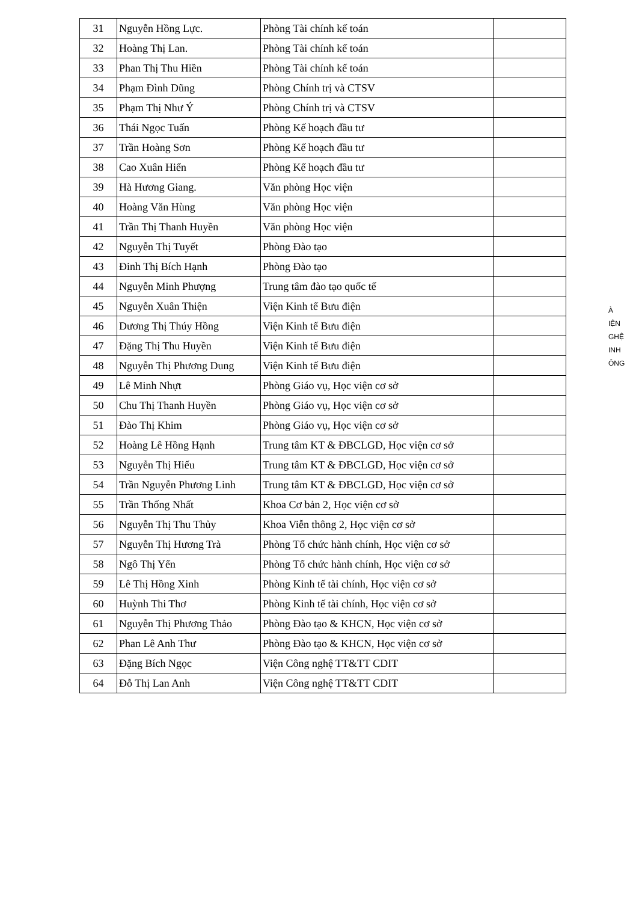| 31 | Nguyễn Hồng Lực. | Phòng Tài chính kế toán | |
| 32 | Hoàng Thị Lan. | Phòng Tài chính kế toán | |
| 33 | Phan Thị Thu Hiền | Phòng Tài chính kế toán | |
| 34 | Phạm Đình Dũng | Phòng Chính trị và CTSV | |
| 35 | Phạm Thị Như Ý | Phòng Chính trị và CTSV | |
| 36 | Thái Ngọc Tuấn | Phòng Kế hoạch đầu tư | |
| 37 | Trần Hoàng Sơn | Phòng Kế hoạch đầu tư | |
| 38 | Cao Xuân Hiển | Phòng Kế hoạch đầu tư | |
| 39 | Hà Hương Giang. | Văn phòng Học viện | |
| 40 | Hoàng Văn Hùng | Văn phòng Học viện | |
| 41 | Trần Thị Thanh Huyền | Văn phòng Học viện | |
| 42 | Nguyễn Thị Tuyết | Phòng Đào tạo | |
| 43 | Đinh Thị Bích Hạnh | Phòng Đào tạo | |
| 44 | Nguyễn Minh Phượng | Trung tâm đào tạo quốc tế | |
| 45 | Nguyễn Xuân Thiện | Viện Kinh tế Bưu điện | |
| 46 | Dương Thị Thúy Hồng | Viện Kinh tế Bưu điện | |
| 47 | Đặng Thị Thu Huyền | Viện Kinh tế Bưu điện | |
| 48 | Nguyễn Thị Phương Dung | Viện Kinh tế Bưu điện | |
| 49 | Lê Minh Nhựt | Phòng Giáo vụ, Học viện cơ sở | |
| 50 | Chu Thị Thanh Huyền | Phòng Giáo vụ, Học viện cơ sở | |
| 51 | Đào Thị Khim | Phòng Giáo vụ, Học viện cơ sở | |
| 52 | Hoàng Lê Hồng Hạnh | Trung tâm KT & ĐBCLGD, Học viện cơ sở | |
| 53 | Nguyễn Thị Hiếu | Trung tâm KT & ĐBCLGD, Học viện cơ sở | |
| 54 | Trần Nguyễn Phương Linh | Trung tâm KT & ĐBCLGD, Học viện cơ sở | |
| 55 | Trần Thống Nhất | Khoa Cơ bản 2, Học viện cơ sở | |
| 56 | Nguyễn Thị Thu Thủy | Khoa Viễn thông 2, Học viện cơ sở | |
| 57 | Nguyễn Thị Hương Trà | Phòng Tổ chức hành chính, Học viện cơ sở | |
| 58 | Ngô Thị Yến | Phòng Tổ chức hành chính, Học viện cơ sở | |
| 59 | Lê Thị Hồng Xinh | Phòng Kinh tế tài chính, Học viện cơ sở | |
| 60 | Huỳnh Thi Thơ | Phòng Kinh tế tài chính, Học viện cơ sở | |
| 61 | Nguyễn Thị Phương Thảo | Phòng Đào tạo & KHCN, Học viện cơ sở | |
| 62 | Phan Lê Anh Thư | Phòng Đào tạo & KHCN, Học viện cơ sở | |
| 63 | Đặng Bích Ngọc | Viện Công nghệ TT&TT CDIT | |
| 64 | Đỗ Thị Lan Anh | Viện Công nghệ TT&TT CDIT | |
À
IỆN
GHỆ
INH
ÔNG